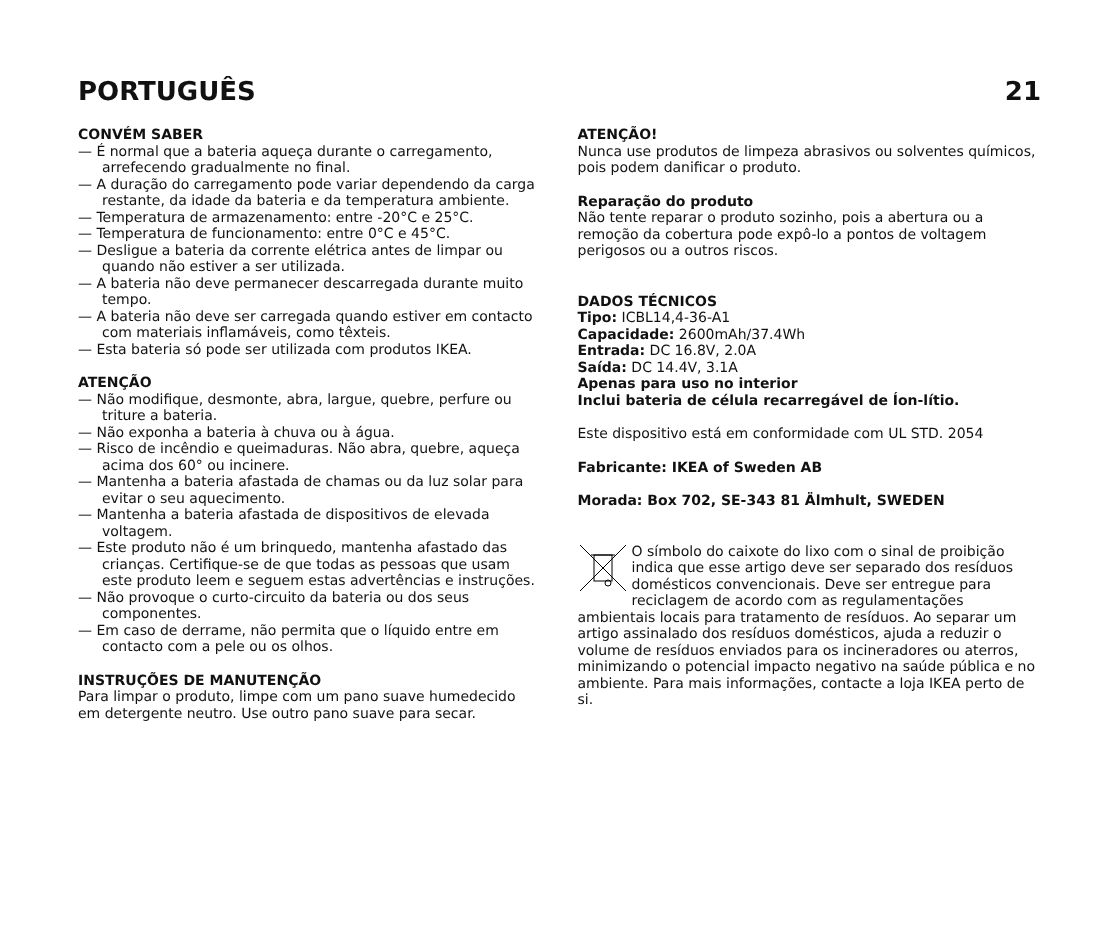PORTUGUÊS 21
CONVÉM SABER
— É normal que a bateria aqueça durante o carregamento, arrefecendo gradualmente no final.
— A duração do carregamento pode variar dependendo da carga restante, da idade da bateria e da temperatura ambiente.
— Temperatura de armazenamento: entre -20°C e 25°C.
— Temperatura de funcionamento: entre 0°C e 45°C.
— Desligue a bateria da corrente elétrica antes de limpar ou quando não estiver a ser utilizada.
— A bateria não deve permanecer descarregada durante muito tempo.
— A bateria não deve ser carregada quando estiver em contacto com materiais inflamáveis, como têxteis.
— Esta bateria só pode ser utilizada com produtos IKEA.
ATENÇÃO
— Não modifique, desmonte, abra, largue, quebre, perfure ou triture a bateria.
— Não exponha a bateria à chuva ou à água.
— Risco de incêndio e queimaduras. Não abra, quebre, aqueça acima dos 60° ou incinere.
— Mantenha a bateria afastada de chamas ou da luz solar para evitar o seu aquecimento.
— Mantenha a bateria afastada de dispositivos de elevada voltagem.
— Este produto não é um brinquedo, mantenha afastado das crianças. Certifique-se de que todas as pessoas que usam este produto leem e seguem estas advertências e instruções.
— Não provoque o curto-circuito da bateria ou dos seus componentes.
— Em caso de derrame, não permita que o líquido entre em contacto com a pele ou os olhos.
INSTRUÇÕES DE MANUTENÇÃO
Para limpar o produto, limpe com um pano suave humedecido em detergente neutro. Use outro pano suave para secar.
ATENÇÃO!
Nunca use produtos de limpeza abrasivos ou solventes químicos, pois podem danificar o produto.
Reparação do produto
Não tente reparar o produto sozinho, pois a abertura ou a remoção da cobertura pode expô-lo a pontos de voltagem perigosos ou a outros riscos.
DADOS TÉCNICOS
Tipo: ICBL14,4-36-A1
Capacidade: 2600mAh/37.4Wh
Entrada: DC 16.8V, 2.0A
Saída: DC 14.4V, 3.1A
Apenas para uso no interior
Inclui bateria de célula recarregável de Íon-lítio.
Este dispositivo está em conformidade com UL STD. 2054
Fabricante: IKEA of Sweden AB
Morada: Box 702, SE-343 81 Älmhult, SWEDEN
O símbolo do caixote do lixo com o sinal de proibição indica que esse artigo deve ser separado dos resíduos domésticos convencionais. Deve ser entregue para reciclagem de acordo com as regulamentações ambientais locais para tratamento de resíduos. Ao separar um artigo assinalado dos resíduos domésticos, ajuda a reduzir o volume de resíduos enviados para os incineradores ou aterros, minimizando o potencial impacto negativo na saúde pública e no ambiente. Para mais informações, contacte a loja IKEA perto de si.